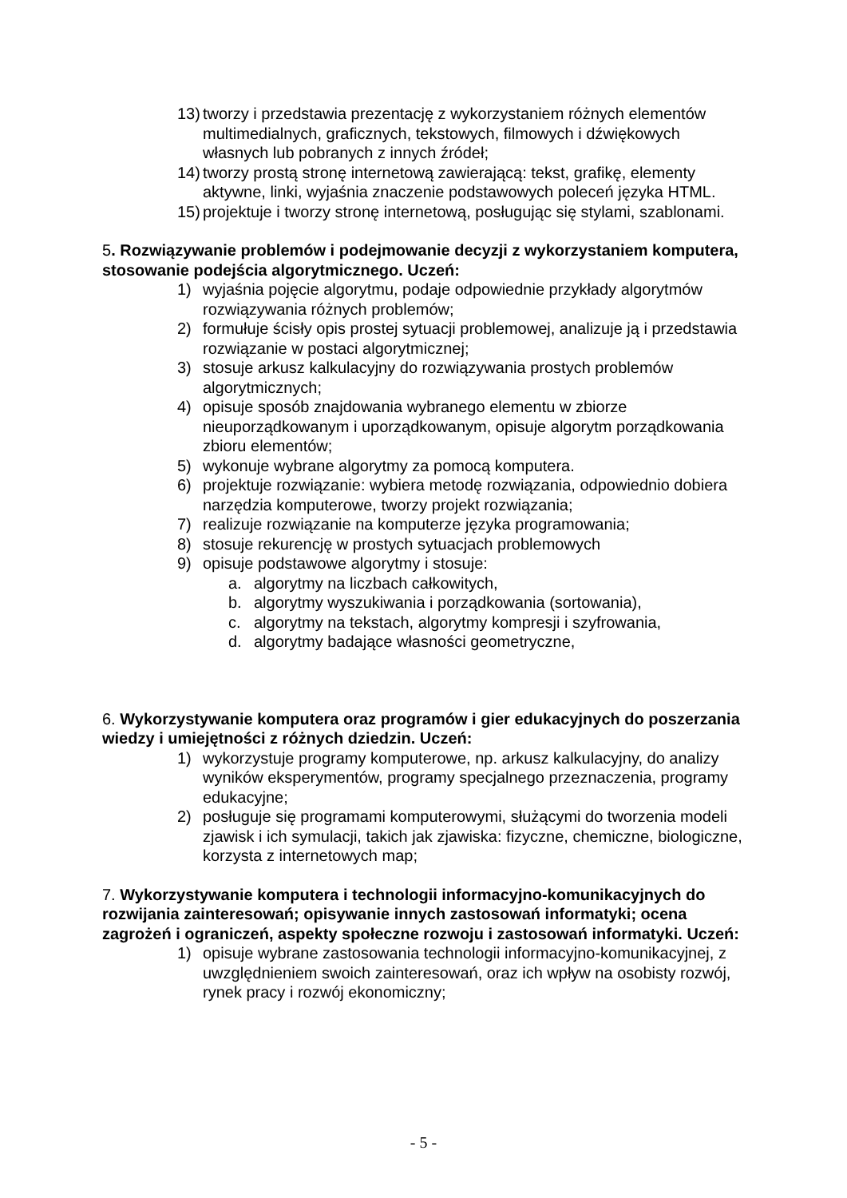13) tworzy i przedstawia prezentację z wykorzystaniem różnych elementów multimedialnych, graficznych, tekstowych, filmowych i dźwiękowych własnych lub pobranych z innych źródeł;
14) tworzy prostą stronę internetową zawierającą: tekst, grafikę, elementy aktywne, linki, wyjaśnia znaczenie podstawowych poleceń języka HTML.
15) projektuje i tworzy stronę internetową, posługując się stylami, szablonami.
5. Rozwiązywanie problemów i podejmowanie decyzji z wykorzystaniem komputera, stosowanie podejścia algorytmicznego. Uczeń:
1) wyjaśnia pojęcie algorytmu, podaje odpowiednie przykłady algorytmów rozwiązywania różnych problemów;
2) formułuje ścisły opis prostej sytuacji problemowej, analizuje ją i przedstawia rozwiązanie w postaci algorytmicznej;
3) stosuje arkusz kalkulacyjny do rozwiązywania prostych problemów algorytmicznych;
4) opisuje sposób znajdowania wybranego elementu w zbiorze nieuporządkowanym i uporządkowanym, opisuje algorytm porządkowania zbioru elementów;
5) wykonuje wybrane algorytmy za pomocą komputera.
6) projektuje rozwiązanie: wybiera metodę rozwiązania, odpowiednio dobiera narzędzia komputerowe, tworzy projekt rozwiązania;
7) realizuje rozwiązanie na komputerze języka programowania;
8) stosuje rekurencję w prostych sytuacjach problemowych
9) opisuje podstawowe algorytmy i stosuje:
a. algorytmy na liczbach całkowitych,
b. algorytmy wyszukiwania i porządkowania (sortowania),
c. algorytmy na tekstach, algorytmy kompresji i szyfrowania,
d. algorytmy badające własności geometryczne,
6. Wykorzystywanie komputera oraz programów i gier edukacyjnych do poszerzania wiedzy i umiejętności z różnych dziedzin. Uczeń:
1) wykorzystuje programy komputerowe, np. arkusz kalkulacyjny, do analizy wyników eksperymentów, programy specjalnego przeznaczenia, programy edukacyjne;
2) posługuje się programami komputerowymi, służącymi do tworzenia modeli zjawisk i ich symulacji, takich jak zjawiska: fizyczne, chemiczne, biologiczne, korzysta z internetowych map;
7. Wykorzystywanie komputera i technologii informacyjno-komunikacyjnych do rozwijania zainteresowań; opisywanie innych zastosowań informatyki; ocena zagrożeń i ograniczeń, aspekty społeczne rozwoju i zastosowań informatyki. Uczeń:
1) opisuje wybrane zastosowania technologii informacyjno-komunikacyjnej, z uwzględnieniem swoich zainteresowań, oraz ich wpływ na osobisty rozwój, rynek pracy i rozwój ekonomiczny;
- 5 -